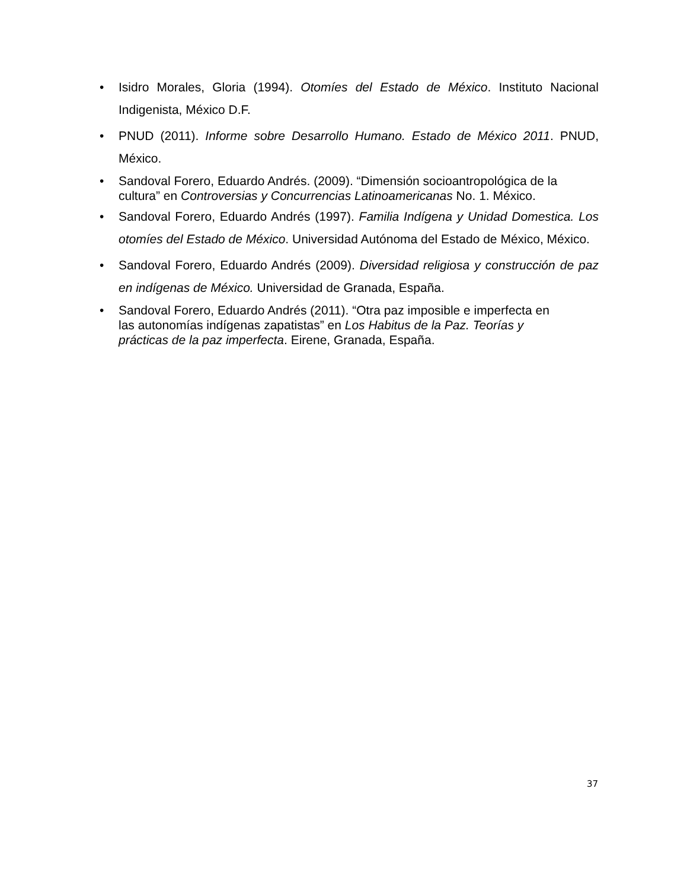• Isidro Morales, Gloria (1994). Otomíes del Estado de México. Instituto Nacional Indigenista, México D.F.
• PNUD (2011). Informe sobre Desarrollo Humano. Estado de México 2011. PNUD, México.
• Sandoval Forero, Eduardo Andrés. (2009). “Dimensión socioantropológica de la cultura” en Controversias y Concurrencias Latinoamericanas No. 1. México.
• Sandoval Forero, Eduardo Andrés (1997). Familia Indígena y Unidad Domestica. Los otomíes del Estado de México. Universidad Autónoma del Estado de México, México.
• Sandoval Forero, Eduardo Andrés (2009). Diversidad religiosa y construcción de paz en indígenas de México. Universidad de Granada, España.
• Sandoval Forero, Eduardo Andrés (2011). “Otra paz imposible e imperfecta en
las autonomías indígenas zapatistas” en Los Habitus de la Paz. Teorías y
prácticas de la paz imperfecta. Eirene, Granada, España.
37